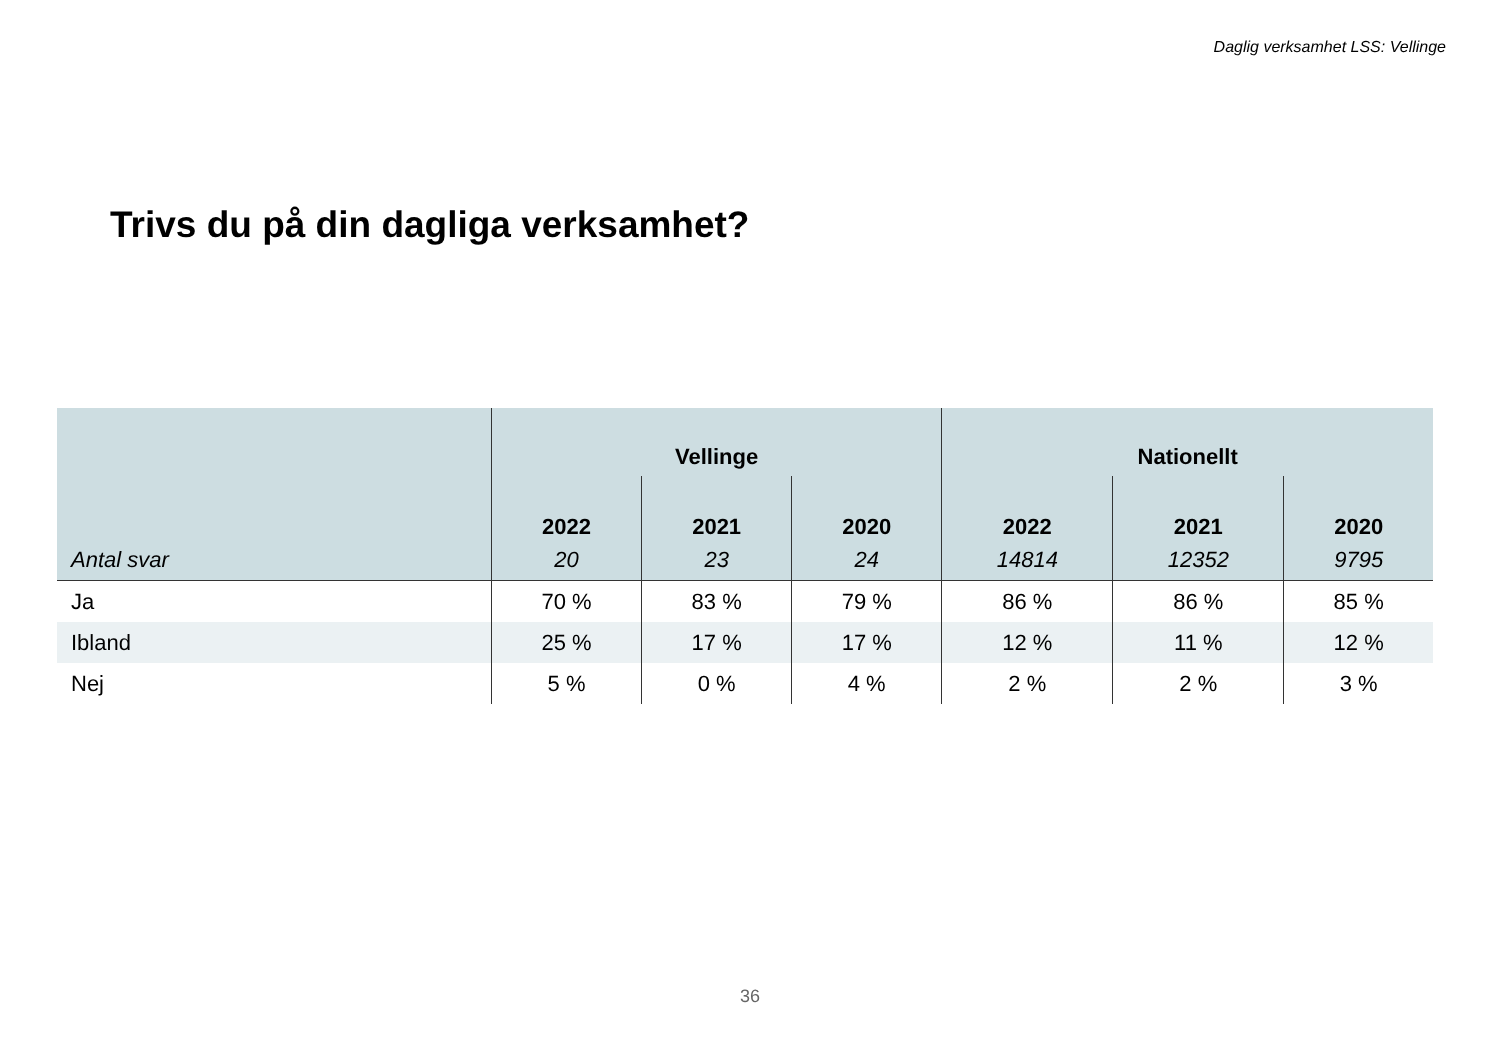Daglig verksamhet LSS: Vellinge
Trivs du på din dagliga verksamhet?
| | Vellinge | | | Nationellt | | |
| --- | --- | --- | --- | --- | --- | --- |
| | 2022 | 2021 | 2020 | 2022 | 2021 | 2020 |
| Antal svar | 20 | 23 | 24 | 14814 | 12352 | 9795 |
| Ja | 70 % | 83 % | 79 % | 86 % | 86 % | 85 % |
| Ibland | 25 % | 17 % | 17 % | 12 % | 11 % | 12 % |
| Nej | 5 % | 0 % | 4 % | 2 % | 2 % | 3 % |
36